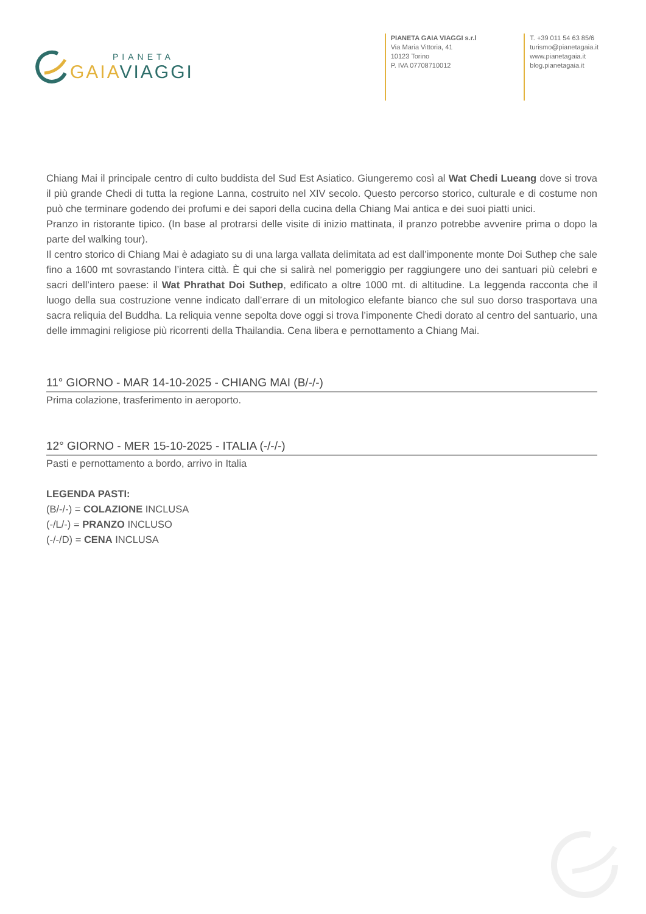PIANETA
GAIA VIAGGI
PIANETA GAIA VIAGGI s.r.l
Via Maria Vittoria, 41
10123 Torino
P. IVA 07708710012
T. +39 011 54 63 85/6
turismo@pianetagaia.it
www.pianetagaia.it
blog.pianetagaia.it
Chiang Mai il principale centro di culto buddista del Sud Est Asiatico. Giungeremo così al Wat Chedi Lueang dove si trova il più grande Chedi di tutta la regione Lanna, costruito nel XIV secolo. Questo percorso storico, culturale e di costume non può che terminare godendo dei profumi e dei sapori della cucina della Chiang Mai antica e dei suoi piatti unici.
Pranzo in ristorante tipico. (In base al protrarsi delle visite di inizio mattinata, il pranzo potrebbe avvenire prima o dopo la parte del walking tour).
Il centro storico di Chiang Mai è adagiato su di una larga vallata delimitata ad est dall’imponente monte Doi Suthep che sale fino a 1600 mt sovrastando l’intera città. È qui che si salirà nel pomeriggio per raggiungere uno dei santuari più celebri e sacri dell’intero paese: il Wat Phrathat Doi Suthep, edificato a oltre 1000 mt. di altitudine. La leggenda racconta che il luogo della sua costruzione venne indicato dall’errare di un mitologico elefante bianco che sul suo dorso trasportava una sacra reliquia del Buddha. La reliquia venne sepolta dove oggi si trova l’imponente Chedi dorato al centro del santuario, una delle immagini religiose più ricorrenti della Thailandia. Cena libera e pernottamento a Chiang Mai.
11° GIORNO - MAR 14-10-2025 - CHIANG MAI (B/-/-)
Prima colazione, trasferimento in aeroporto.
12° GIORNO - MER 15-10-2025 - ITALIA (-/-/-)
Pasti e pernottamento a bordo, arrivo in Italia
LEGENDA PASTI:
(B/-/-) = COLAZIONE INCLUSA
(-/L/-) = PRANZO INCLUSO
(-/-/D) = CENA INCLUSA